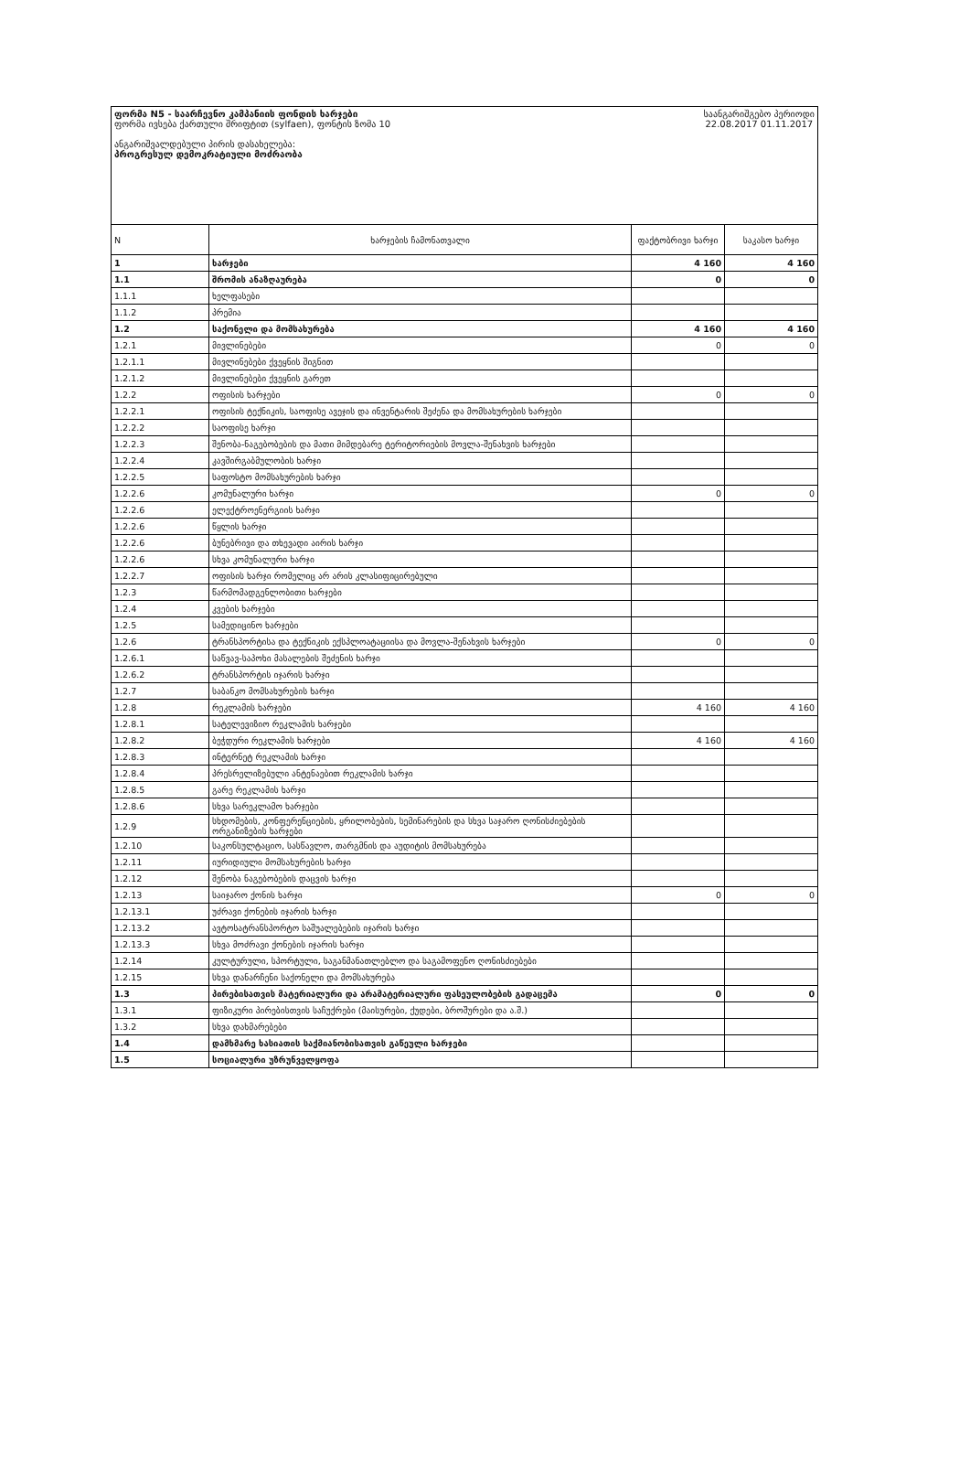ფორმა N5 - საარჩევნო კამპანიის ფონდის ხარჯები
ფორმა ივსება ქართული შრიფტით (sylfaen), ფონტის ზომა 10
ანგარიშვალდებული პირის დასახელება:
პროგრესულ დემოკრატიული მოძრაობა
საანგარიშგებო პერიოდი
22.08.2017 01.11.2017
| N | ხარჯების ჩამონათვალი | ფაქტობრივი ხარჯი | საკასო ხარჯი |
| --- | --- | --- | --- |
| 1 | ხარჯები | 4 160 | 4 160 |
| 1.1 | შრომის ანაზღაურება | 0 | 0 |
| 1.1.1 | ხელფასები | | |
| 1.1.2 | პრემია | | |
| 1.2 | საქონელი და მომსახურება | 4 160 | 4 160 |
| 1.2.1 | მივლინებები | 0 | 0 |
| 1.2.1.1 | მივლინებები ქვეყნის შიგნით | | |
| 1.2.1.2 | მივლინებები ქვეყნის გარეთ | | |
| 1.2.2 | ოფისის ხარჯები | 0 | 0 |
| 1.2.2.1 | ოფისის ტექნიკის, საოფისე ავეჯის და ინვენტარის შეძენა და მომსახურების ხარჯები | | |
| 1.2.2.2 | საოფისე ხარჯი | | |
| 1.2.2.3 | შენობა-ნაგებობების და მათი მიმდებარე ტერიტორიების მოვლა-შენახვის ხარჯები | | |
| 1.2.2.4 | კავშირგაბმულობის ხარჯი | | |
| 1.2.2.5 | საფოსტო მომსახურების ხარჯი | | |
| 1.2.2.6 | კომუნალური ხარჯი | 0 | 0 |
| 1.2.2.6 | ელექტროენერგიის ხარჯი | | |
| 1.2.2.6 | წყლის ხარჯი | | |
| 1.2.2.6 | ბუნებრივი და თხევადი აირის ხარჯი | | |
| 1.2.2.6 | სხვა კომუნალური ხარჯი | | |
| 1.2.2.7 | ოფისის ხარჯი რომელიც არ არის კლასიფიცირებული | | |
| 1.2.3 | წარმომადგენლობითი ხარჯები | | |
| 1.2.4 | კვების ხარჯები | | |
| 1.2.5 | სამედიცინო ხარჯები | | |
| 1.2.6 | ტრანსპორტისა და ტექნიკის ექსპლოატაციისა და მოვლა-შენახვის ხარჯები | 0 | 0 |
| 1.2.6.1 | საწვავ-საპოხი მასალების შეძენის ხარჯი | | |
| 1.2.6.2 | ტრანსპორტის იჯარის ხარჯი | | |
| 1.2.7 | საბანკო მომსახურების ხარჯი | | |
| 1.2.8 | რეკლამის ხარჯები | 4 160 | 4 160 |
| 1.2.8.1 | სატელევიზიო რეკლამის ხარჯები | | |
| 1.2.8.2 | ბეჭდური რეკლამის ხარჯები | 4 160 | 4 160 |
| 1.2.8.3 | ინტერნეტ რეკლამის ხარჯი | | |
| 1.2.8.4 | პრესრელიზებული ანტენაებით რეკლამის ხარჯი | | |
| 1.2.8.5 | გარე რეკლამის ხარჯი | | |
| 1.2.8.6 | სხვა სარეკლამო ხარჯები | | |
| 1.2.9 | სხდომების, კონფერენციების, ყრილობების, სემინარების და სხვა საჯარო ღონისძიებების ორგანიზების ხარჯები | | |
| 1.2.10 | საკონსულტაციო, სასწავლო, თარგმნის და აუდიტის მომსახურება | | |
| 1.2.11 | იურიდიული მომსახურების ხარჯი | | |
| 1.2.12 | შენობა ნაგებობების დაცვის ხარჯი | | |
| 1.2.13 | საიჯარო ქონის ხარჯი | 0 | 0 |
| 1.2.13.1 | უძრავი ქონების იჯარის ხარჯი | | |
| 1.2.13.2 | ავტოსატრანსპორტო საშუალებების იჯარის ხარჯი | | |
| 1.2.13.3 | სხვა მოძრავი ქონების იჯარის ხარჯი | | |
| 1.2.14 | კულტურული, სპორტული, საგანმანათლებლო და საგამოფენო ღონისძიებები | | |
| 1.2.15 | სხვა დანარჩენი საქონელი და მომსახურება | | |
| 1.3 | პირებისათვის მატერიალური და არამატერიალური ფასეულობების გადაცემა | 0 | 0 |
| 1.3.1 | ფიზიკური პირებისთვის საჩუქრები (მაისურები, ქუდები, ბროშურები და ა.შ.) | | |
| 1.3.2 | სხვა დახმარებები | | |
| 1.4 | დამხმარე ხასიათის საქმიანობისათვის გაწეული ხარჯები | | |
| 1.5 | სოციალური უზრუნველყოფა | | |